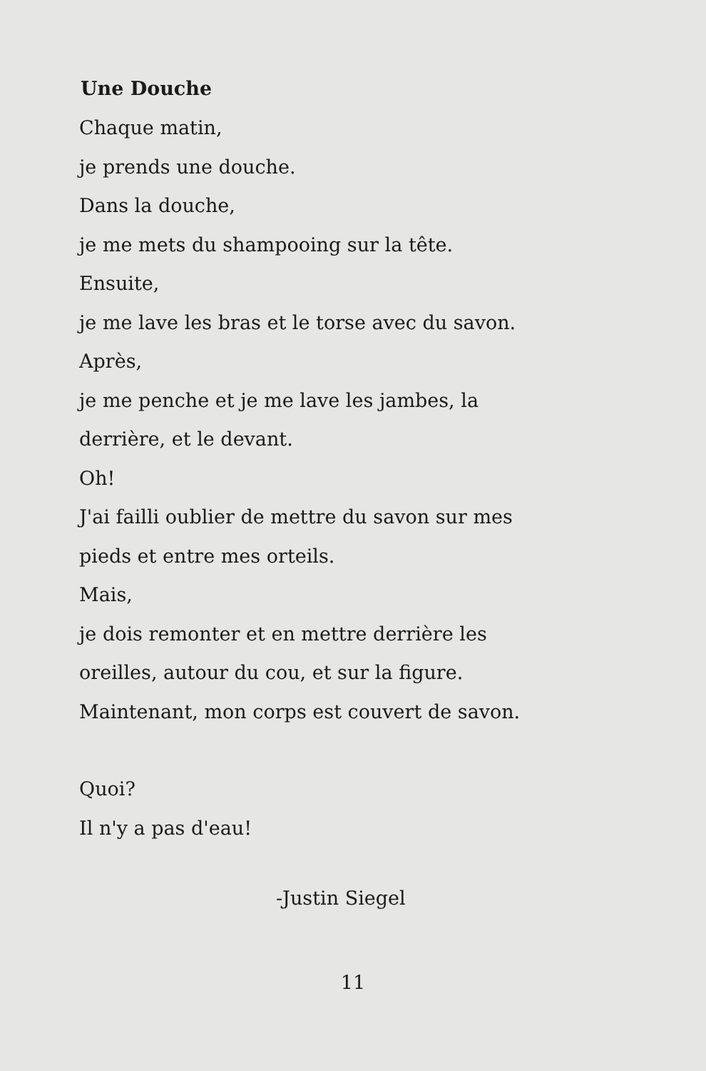Une Douche
Chaque matin,
je prends une douche.
Dans la douche,
je me mets du shampooing sur la tête.
Ensuite,
je me lave les bras et le torse avec du savon.
Après,
je me penche et je me lave les jambes, la
derrière, et le devant.
Oh!
J'ai failli oublier de mettre du savon sur mes
pieds et entre mes orteils.
Mais,
je dois remonter et en mettre derrière les
oreilles, autour du cou, et sur la figure.
Maintenant, mon corps est couvert de savon.
Quoi?
Il n'y a pas d'eau!
-Justin Siegel
11